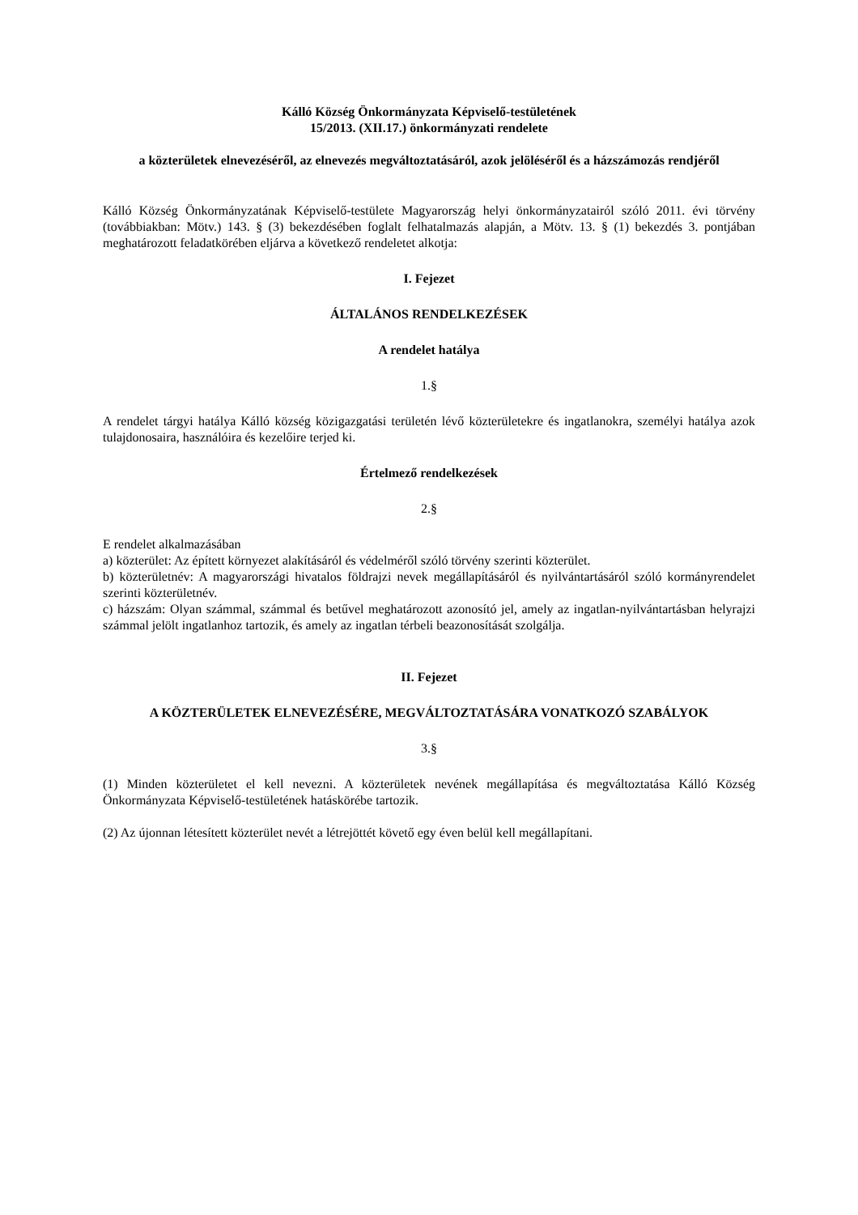Kálló Község Önkormányzata Képviselő-testületének
15/2013. (XII.17.) önkormányzati rendelete
a közterületek elnevezéséről, az elnevezés megváltoztatásáról, azok jelöléséről és a házszámozás rendjéről
Kálló Község Önkormányzatának Képviselő-testülete Magyarország helyi önkormányzatairól szóló 2011. évi törvény (továbbiakban: Mötv.) 143. § (3) bekezdésében foglalt felhatalmazás alapján, a Mötv. 13. § (1) bekezdés 3. pontjában meghatározott feladatkörében eljárva a következő rendeletet alkotja:
I. Fejezet
ÁLTALÁNOS RENDELKEZÉSEK
A rendelet hatálya
1.§
A rendelet tárgyi hatálya Kálló község közigazgatási területén lévő közterületekre és ingatlanokra, személyi hatálya azok tulajdonosaira, használóira és kezelőire terjed ki.
Értelmező rendelkezések
2.§
E rendelet alkalmazásában
a) közterület: Az épített környezet alakításáról és védelméről szóló törvény szerinti közterület.
b) közterületnév: A magyarországi hivatalos földrajzi nevek megállapításáról és nyilvántartásáról szóló kormányrendelet szerinti közterületnév.
c) házszám: Olyan számmal, számmal és betűvel meghatározott azonosító jel, amely az ingatlan-nyilvántartásban helyrajzi számmal jelölt ingatlanhoz tartozik, és amely az ingatlan térbeli beazonosítását szolgálja.
II. Fejezet
A KÖZTERÜLETEK ELNEVEZÉSÉRE, MEGVÁLTOZTATÁSÁRA VONATKOZÓ SZABÁLYOK
3.§
(1) Minden közterületet el kell nevezni. A közterületek nevének megállapítása és megváltoztatása Kálló Község Önkormányzata Képviselő-testületének hatáskörébe tartozik.
(2) Az újonnan létesített közterület nevét a létrejöttét követő egy éven belül kell megállapítani.